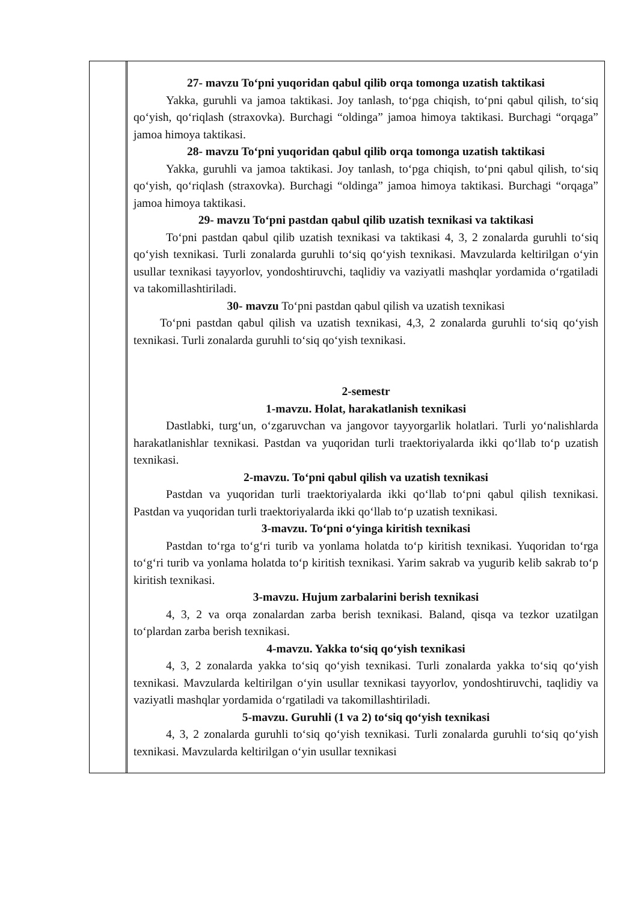| | | 27- mavzu To‘pni yuqoridan qabul qilib orqa tomonga uzatish taktikasi Yakka, guruhli va jamoa taktikasi. Joy tanlash, to‘pga chiqish, to‘pni qabul qilish, to‘siq qo‘yish, qo‘riqlash (straxovka). Burchagi “oldinga” jamoa himoya taktikasi. Burchagi “orqaga” jamoa himoya taktikasi. 28- mavzu To‘pni yuqoridan qabul qilib orqa tomonga uzatish taktikasi Yakka, guruhli va jamoa taktikasi. Joy tanlash, to‘pga chiqish, to‘pni qabul qilish, to‘siq qo‘yish, qo‘riqlash (straxovka). Burchagi “oldinga” jamoa himoya taktikasi. Burchagi “orqaga” jamoa himoya taktikasi. 29- mavzu To‘pni pastdan qabul qilib uzatish texnikasi va taktikasi To‘pni pastdan qabul qilib uzatish texnikasi va taktikasi 4, 3, 2 zonalarda guruhli to‘siq qo‘yish texnikasi. Turli zonalarda guruhli to‘siq qo‘yish texnikasi. Mavzularda keltirilgan o‘yin usullar texnikasi tayyorlov, yondoshtiruvchi, taqlidiy va vaziyatli mashqlar yordamida o‘rgatiladi va takomillashtiriladi. 30- mavzu To‘pni pastdan qabul qilish va uzatish texnikasi To‘pni pastdan qabul qilish va uzatish texnikasi, 4,3, 2 zonalarda guruhli to‘siq qo‘yish texnikasi. Turli zonalarda guruhli to‘siq qo‘yish texnikasi. 2-semestr 1-mavzu. Holat, harakatlanish texnikasi Dastlabki, turg‘un, o‘zgaruvchan va jangovor tayyorgarlik holatlari. Turli yo‘nalishlarda harakatlanishlar texnikasi. Pastdan va yuqoridan turli traektoriyalarda ikki qo‘llab to‘p uzatish texnikasi. 2-mavzu. To‘pni qabul qilish va uzatish texnikasi Pastdan va yuqoridan turli traektoriyalarda ikki qo‘llab to‘pni qabul qilish texnikasi. Pastdan va yuqoridan turli traektoriyalarda ikki qo‘llab to‘p uzatish texnikasi. 3-mavzu. To‘pni o‘yinga kiritish texnikasi Pastdan to‘rga to‘g‘ri turib va yonlama holatda to‘p kiritish texnikasi. Yuqoridan to‘rga to‘g‘ri turib va yonlama holatda to‘p kiritish texnikasi. Yarim sakrab va yugurib kelib sakrab to‘p kiritish texnikasi. 3-mavzu. Hujum zarbalarini berish texnikasi 4, 3, 2 va orqa zonalardan zarba berish texnikasi. Baland, qisqa va tezkor uzatilgan to‘plardan zarba berish texnikasi. 4-mavzu. Yakka to‘siq qo‘yish texnikasi 4, 3, 2 zonalarda yakka to‘siq qo‘yish texnikasi. Turli zonalarda yakka to‘siq qo‘yish texnikasi. Mavzularda keltirilgan o‘yin usullar texnikasi tayyorlov, yondoshtiruvchi, taqlidiy va vaziyatli mashqlar yordamida o‘rgatiladi va takomillashtiriladi. 5-mavzu. Guruhli (1 va 2) to‘siq qo‘yish texnikasi 4, 3, 2 zonalarda guruhli to‘siq qo‘yish texnikasi. Turli zonalarda guruhli to‘siq qo‘yish texnikasi. Mavzularda keltirilgan o‘yin usullar texnikasi |